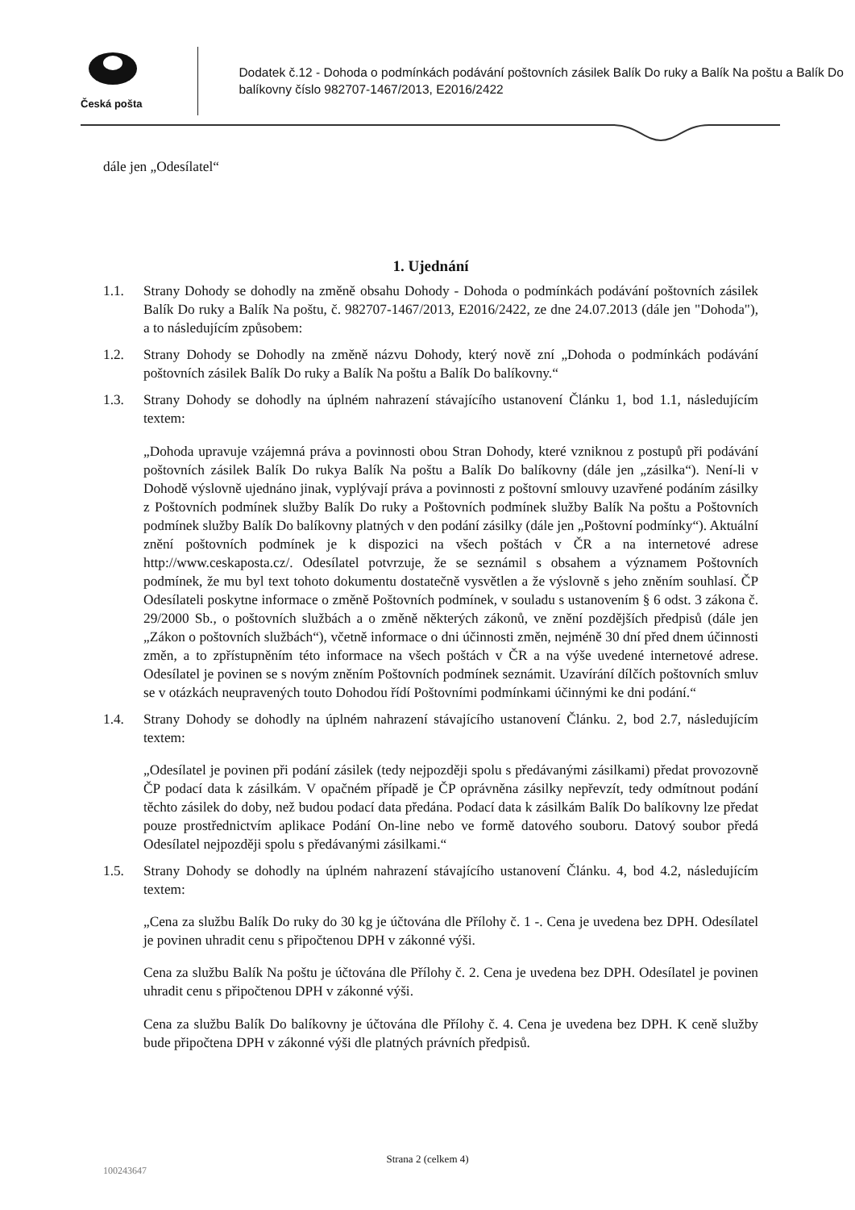Česká pošta
Dodatek č.12 - Dohoda o podmínkách podávání poštovních zásilek Balík Do ruky a Balík Na poštu a Balík Do balíkovny číslo 982707-1467/2013, E2016/2422
dále jen „Odesílatel“
1. Ujednání
1.1. Strany Dohody se dohodly na změně obsahu Dohody - Dohoda o podmínkách podávání poštovních zásilek Balík Do ruky a Balík Na poštu, č. 982707-1467/2013, E2016/2422, ze dne 24.07.2013 (dále jen "Dohoda"), a to následujícím způsobem:
1.2. Strany Dohody se Dohodly na změně názvu Dohody, který nově zní „Dohoda o podmínkách podávání poštovních zásilek Balík Do ruky a Balík Na poštu a Balík Do balíkovny.“
1.3. Strany Dohody se dohodly na úplném nahrazení stávajícího ustanovení Článku 1, bod 1.1, následujícím textem:
„Dohoda upravuje vzájemná práva a povinnosti obou Stran Dohody, které vzniknou z postupů při podávání poštovních zásilek Balík Do rukya Balík Na poštu a Balík Do balíkovny (dále jen „zásilka“). Není-li v Dohodě výslovně ujednáno jinak, vyplývají práva a povinnosti z poštovní smlouvy uzavřené podáním zásilky z Poštovních podmínek služby Balík Do ruky a Poštovních podmínek služby Balík Na poštu a Poštovních podmínek služby Balík Do balíkovny platných v den podání zásilky (dále jen „Poštovní podmínky“). Aktuální znění poštovních podmínek je k dispozici na všech poštách v ČR a na internetové adrese http://www.ceskaposta.cz/. Odesílatel potvrzuje, že se seznámil s obsahem a významem Poštovních podmínek, že mu byl text tohoto dokumentu dostatečně vysvětlen a že výslovně s jeho zněním souhlasí. ČP Odesílateli poskytne informace o změně Poštovních podmínek, v souladu s ustanovením § 6 odst. 3 zákona č. 29/2000 Sb., o poštovních službách a o změně některých zákonů, ve znění pozdějších předpisů (dále jen „Zákon o poštovních službách“), včetně informace o dni účinnosti změn, nejméně 30 dní před dnem účinnosti změn, a to zpřístupněním této informace na všech poštách v ČR a na výše uvedené internetové adrese. Odesílatel je povinen se s novým zněním Poštovních podmínek seznámit. Uzavírání dílčích poštovních smluv se v otázkách neupravených touto Dohodou řídí Poštovními podmínkami účinnými ke dni podání.“
1.4. Strany Dohody se dohodly na úplném nahrazení stávajícího ustanovení Článku. 2, bod 2.7, následujícím textem:
„Odesílatel je povinen při podání zásilek (tedy nejpozději spolu s předávanými zásilkami) předat provozovně ČP podací data k zásilkám. V opačném případě je ČP oprávněna zásilky nepřevzít, tedy odmítnout podání těchto zásilek do doby, než budou podací data předána. Podací data k zásilkám Balík Do balíkovny lze předat pouze prostřednictvím aplikace Podání On-line nebo ve formě datového souboru. Datový soubor předá Odesílatel nejpozději spolu s předávanými zásilkami.“
1.5. Strany Dohody se dohodly na úplném nahrazení stávajícího ustanovení Článku. 4, bod 4.2, následujícím textem:
„Cena za službu Balík Do ruky do 30 kg je účtována dle Přílohy č. 1 -. Cena je uvedena bez DPH. Odesílatel je povinen uhradit cenu s připočtenou DPH v zákonné výši.
Cena za službu Balík Na poštu je účtována dle Přílohy č. 2. Cena je uvedena bez DPH. Odesílatel je povinen uhradit cenu s připočtenou DPH v zákonné výši.
Cena za službu Balík Do balíkovny je účtována dle Přílohy č. 4. Cena je uvedena bez DPH. K ceně služby bude připočtena DPH v zákonné výši dle platných právních předpisů.
Strana 2 (celkem 4)
100243647